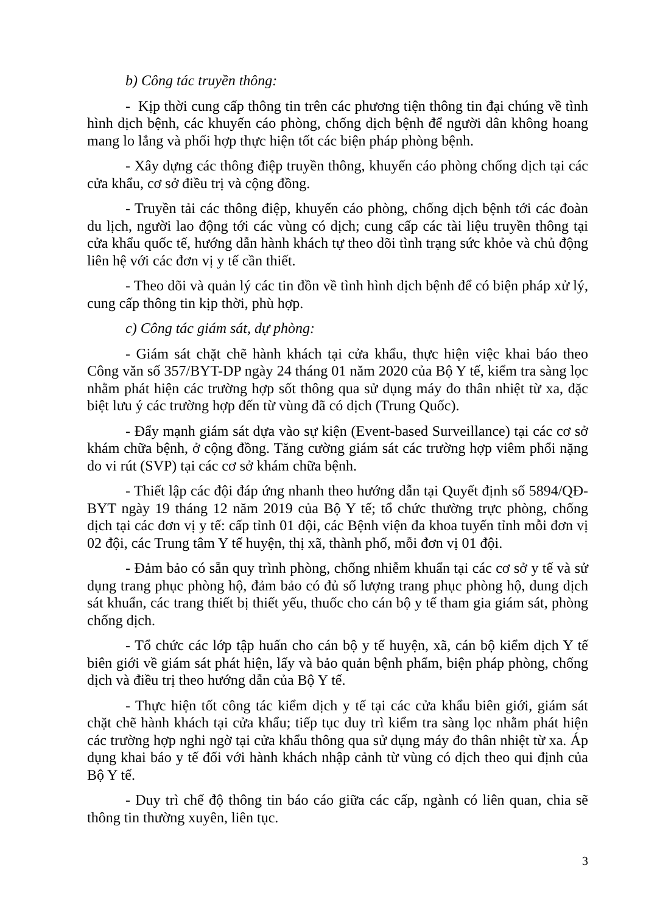b) Công tác truyền thông:
- Kịp thời cung cấp thông tin trên các phương tiện thông tin đại chúng về tình hình dịch bệnh, các khuyến cáo phòng, chống dịch bệnh để người dân không hoang mang lo lắng và phối hợp thực hiện tốt các biện pháp phòng bệnh.
- Xây dựng các thông điệp truyền thông, khuyến cáo phòng chống dịch tại các cửa khẩu, cơ sở điều trị và cộng đồng.
- Truyền tải các thông điệp, khuyến cáo phòng, chống dịch bệnh tới các đoàn du lịch, người lao động tới các vùng có dịch; cung cấp các tài liệu truyền thông tại cửa khẩu quốc tế, hướng dẫn hành khách tự theo dõi tình trạng sức khỏe và chủ động liên hệ với các đơn vị y tế cần thiết.
- Theo dõi và quản lý các tin đồn về tình hình dịch bệnh để có biện pháp xử lý, cung cấp thông tin kịp thời, phù hợp.
c) Công tác giám sát, dự phòng:
- Giám sát chặt chẽ hành khách tại cửa khẩu, thực hiện việc khai báo theo Công văn số 357/BYT-DP ngày 24 tháng 01 năm 2020 của Bộ Y tế, kiểm tra sàng lọc nhằm phát hiện các trường hợp sốt thông qua sử dụng máy đo thân nhiệt từ xa, đặc biệt lưu ý các trường hợp đến từ vùng đã có dịch (Trung Quốc).
- Đẩy mạnh giám sát dựa vào sự kiện (Event-based Surveillance) tại các cơ sở khám chữa bệnh, ở cộng đồng. Tăng cường giám sát các trường hợp viêm phổi nặng do vi rút (SVP) tại các cơ sở khám chữa bệnh.
- Thiết lập các đội đáp ứng nhanh theo hướng dẫn tại Quyết định số 5894/QĐ-BYT ngày 19 tháng 12 năm 2019 của Bộ Y tế; tổ chức thường trực phòng, chống dịch tại các đơn vị y tế: cấp tỉnh 01 đội, các Bệnh viện đa khoa tuyến tỉnh mỗi đơn vị 02 đội, các Trung tâm Y tế huyện, thị xã, thành phố, mỗi đơn vị 01 đội.
- Đảm bảo có sẵn quy trình phòng, chống nhiễm khuẩn tại các cơ sở y tế và sử dụng trang phục phòng hộ, đảm bảo có đủ số lượng trang phục phòng hộ, dung dịch sát khuẩn, các trang thiết bị thiết yếu, thuốc cho cán bộ y tế tham gia giám sát, phòng chống dịch.
- Tổ chức các lớp tập huấn cho cán bộ y tế huyện, xã, cán bộ kiểm dịch Y tế biên giới về giám sát phát hiện, lấy và bảo quản bệnh phẩm, biện pháp phòng, chống dịch và điều trị theo hướng dẫn của Bộ Y tế.
- Thực hiện tốt công tác kiểm dịch y tế tại các cửa khẩu biên giới, giám sát chặt chẽ hành khách tại cửa khẩu; tiếp tục duy trì kiểm tra sàng lọc nhằm phát hiện các trường hợp nghi ngờ tại cửa khẩu thông qua sử dụng máy đo thân nhiệt từ xa. Áp dụng khai báo y tế đối với hành khách nhập cảnh từ vùng có dịch theo qui định của Bộ Y tế.
- Duy trì chế độ thông tin báo cáo giữa các cấp, ngành có liên quan, chia sẽ thông tin thường xuyên, liên tục.
3